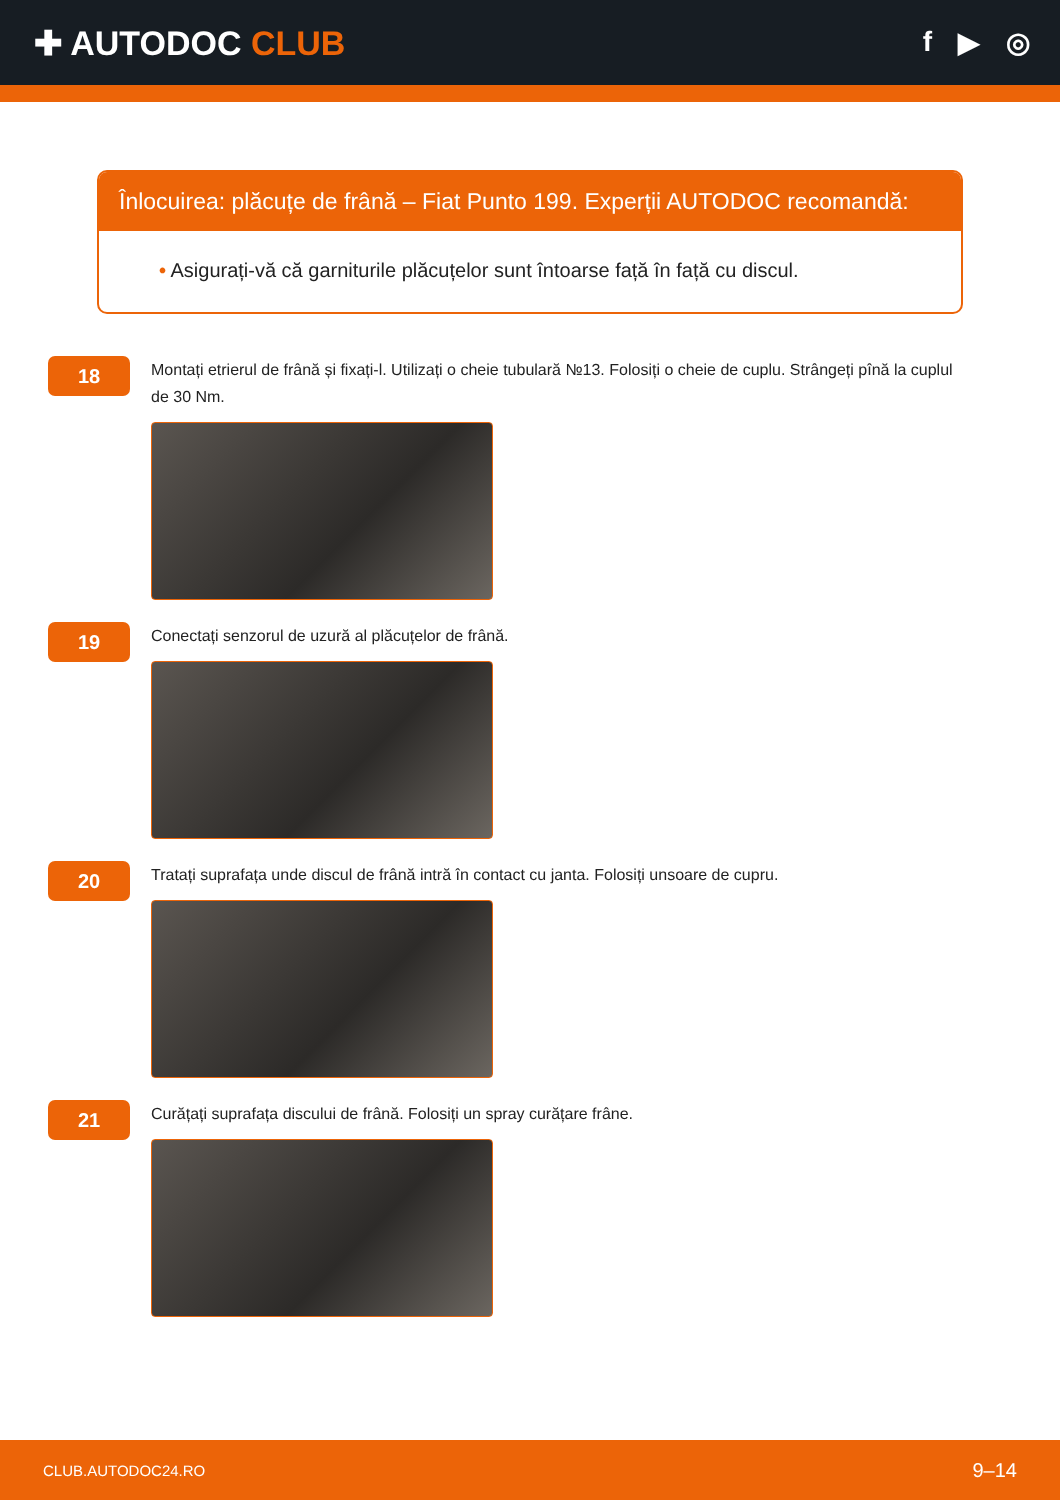✚ AUTODOC CLUB
f ▶ ◎
Înlocuirea: plăcuțe de frână – Fiat Punto 199. Experții AUTODOC recomandă:
• Asigurați-vă că garniturile plăcuțelor sunt întoarse față în față cu discul.
18
Montați etrierul de frână și fixați-l. Utilizați o cheie tubulară №13. Folosiți o cheie de cuplu. Strângeți pînă la cuplul de 30 Nm.
19
Conectați senzorul de uzură al plăcuțelor de frână.
20
Tratați suprafața unde discul de frână intră în contact cu janta. Folosiți unsoare de cupru.
21
Curățați suprafața discului de frână. Folosiți un spray curățare frâne.
CLUB.AUTODOC24.RO 9–14